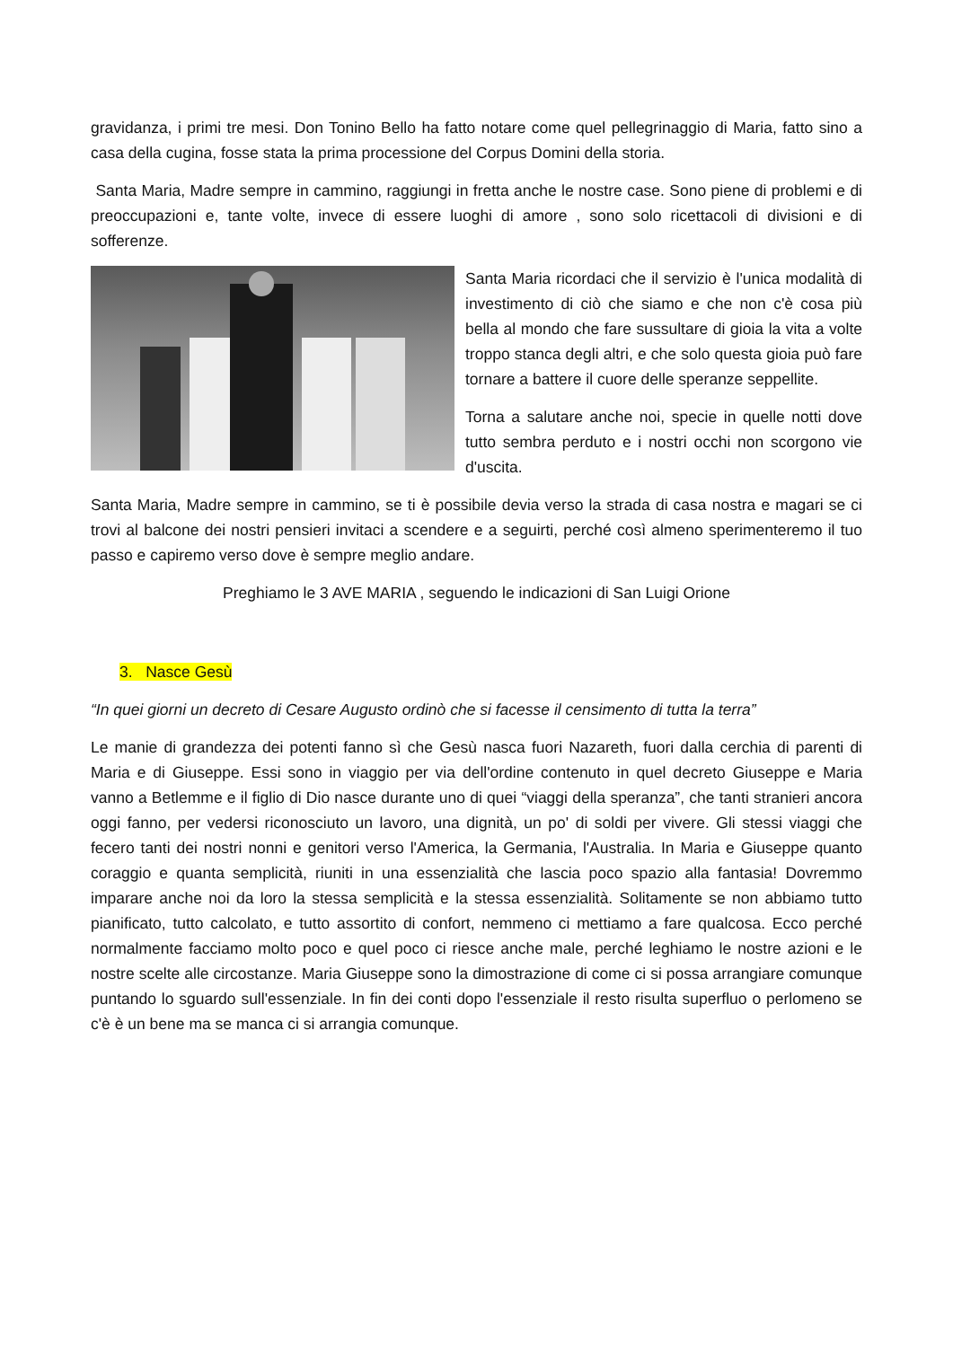gravidanza, i primi tre mesi. Don Tonino Bello ha fatto notare come quel pellegrinaggio di Maria, fatto sino a casa della cugina, fosse stata la prima processione del Corpus Domini della storia.
Santa Maria, Madre sempre in cammino, raggiungi in fretta anche le nostre case. Sono piene di problemi e di preoccupazioni e, tante volte, invece di essere luoghi di amore , sono solo ricettacoli di divisioni e di sofferenze.
Santa Maria ricordaci che il servizio è l'unica modalità di investimento di ciò che siamo e che non c'è cosa più bella al mondo che fare sussultare di gioia la vita a volte troppo stanca degli altri, e che solo questa gioia può fare tornare a battere il cuore delle speranze seppellite.
Torna a salutare anche noi, specie in quelle notti dove tutto sembra perduto e i nostri occhi non scorgono vie d'uscita.
Santa Maria, Madre sempre in cammino, se ti è possibile devia verso la strada di casa nostra e magari se ci trovi al balcone dei nostri pensieri invitaci a scendere e a seguirti, perché così almeno sperimenteremo il tuo passo e capiremo verso dove è sempre meglio andare.
Preghiamo le 3 AVE MARIA , seguendo le indicazioni di San Luigi Orione
3. Nasce Gesù
“In quei giorni un decreto di Cesare Augusto ordinò che si facesse il censimento di tutta la terra”
Le manie di grandezza dei potenti fanno sì che Gesù nasca fuori Nazareth, fuori dalla cerchia di parenti di Maria e di Giuseppe. Essi sono in viaggio per via dell'ordine contenuto in quel decreto Giuseppe e Maria vanno a Betlemme e il figlio di Dio nasce durante uno di quei “viaggi della speranza”, che tanti stranieri ancora oggi fanno, per vedersi riconosciuto un lavoro, una dignità, un po' di soldi per vivere. Gli stessi viaggi che fecero tanti dei nostri nonni e genitori verso l'America, la Germania, l'Australia. In Maria e Giuseppe quanto coraggio e quanta semplicità, riuniti in una essenzialità che lascia poco spazio alla fantasia! Dovremmo imparare anche noi da loro la stessa semplicità e la stessa essenzialità. Solitamente se non abbiamo tutto pianificato, tutto calcolato, e tutto assortito di confort, nemmeno ci mettiamo a fare qualcosa. Ecco perché normalmente facciamo molto poco e quel poco ci riesce anche male, perché leghiamo le nostre azioni e le nostre scelte alle circostanze. Maria Giuseppe sono la dimostrazione di come ci si possa arrangiare comunque puntando lo sguardo sull'essenziale. In fin dei conti dopo l'essenziale il resto risulta superfluo o perlomeno se c'è è un bene ma se manca ci si arrangia comunque.